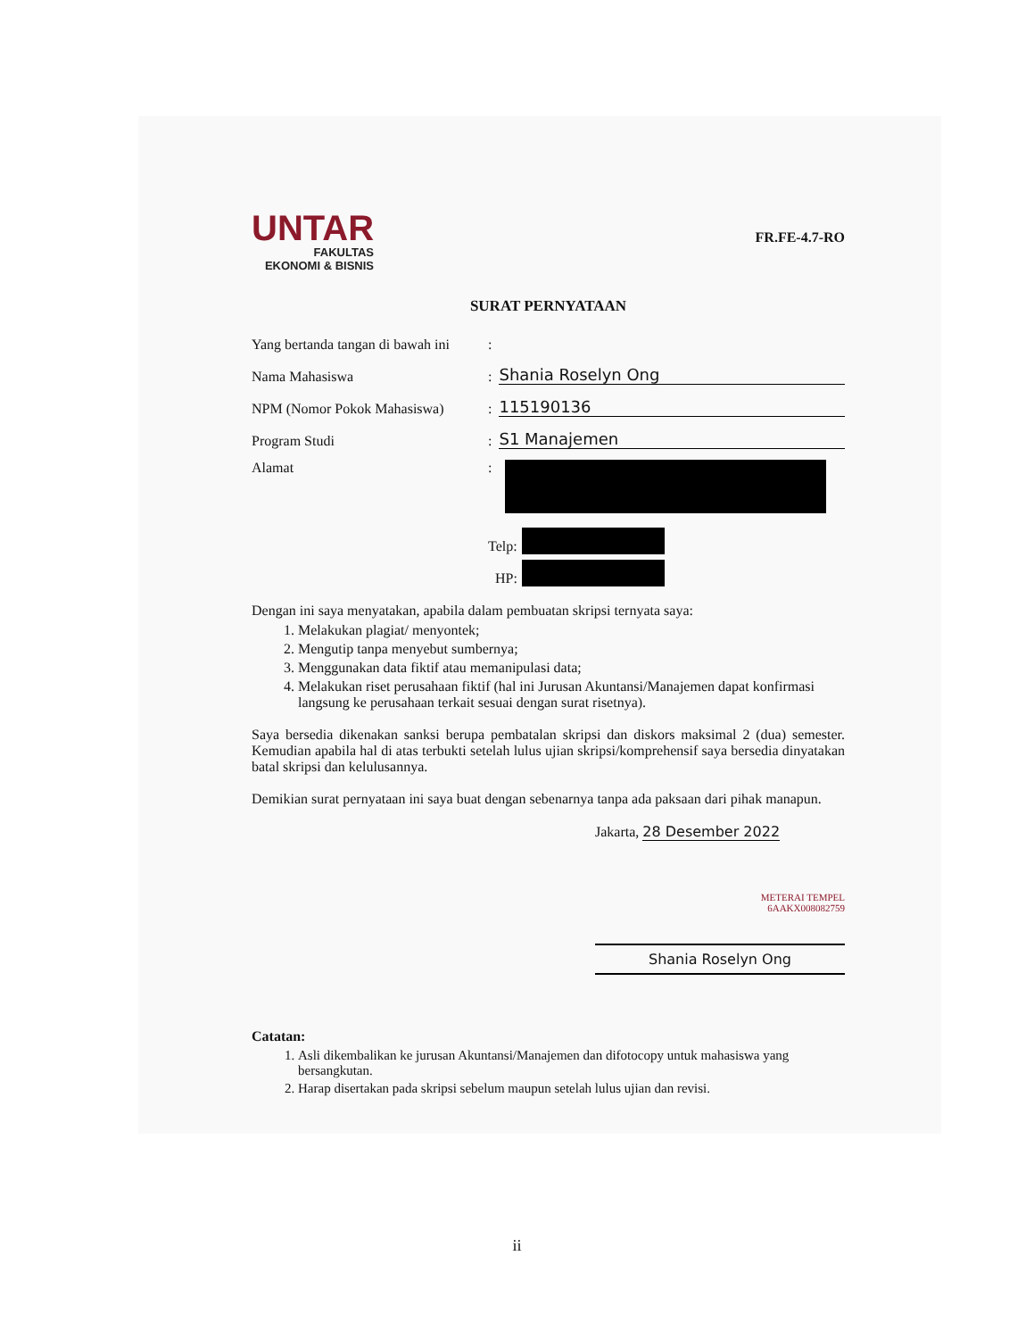UNTAR
FAKULTAS
EKONOMI & BISNIS
FR.FE-4.7-RO
SURAT PERNYATAAN
Yang bertanda tangan di bawah ini :
Nama Mahasiswa : Shania Roselyn Ong
NPM (Nomor Pokok Mahasiswa) : 115190136
Program Studi : S1 Manajemen
Alamat :
Telp:
HP:
Dengan ini saya menyatakan, apabila dalam pembuatan skripsi ternyata saya:
1. Melakukan plagiat/ menyontek;
2. Mengutip tanpa menyebut sumbernya;
3. Menggunakan data fiktif atau memanipulasi data;
4. Melakukan riset perusahaan fiktif (hal ini Jurusan Akuntansi/Manajemen dapat konfirmasi langsung ke perusahaan terkait sesuai dengan surat risetnya).
Saya bersedia dikenakan sanksi berupa pembatalan skripsi dan diskors maksimal 2 (dua) semester. Kemudian apabila hal di atas terbukti setelah lulus ujian skripsi/komprehensif saya bersedia dinyatakan batal skripsi dan kelulusannya.
Demikian surat pernyataan ini saya buat dengan sebenarnya tanpa ada paksaan dari pihak manapun.
Jakarta, 28 Desember 2022
METERAI TEMPEL
6AAKX008082759
Shania Roselyn Ong
Catatan:
1. Asli dikembalikan ke jurusan Akuntansi/Manajemen dan difotocopy untuk mahasiswa yang bersangkutan.
2. Harap disertakan pada skripsi sebelum maupun setelah lulus ujian dan revisi.
ii